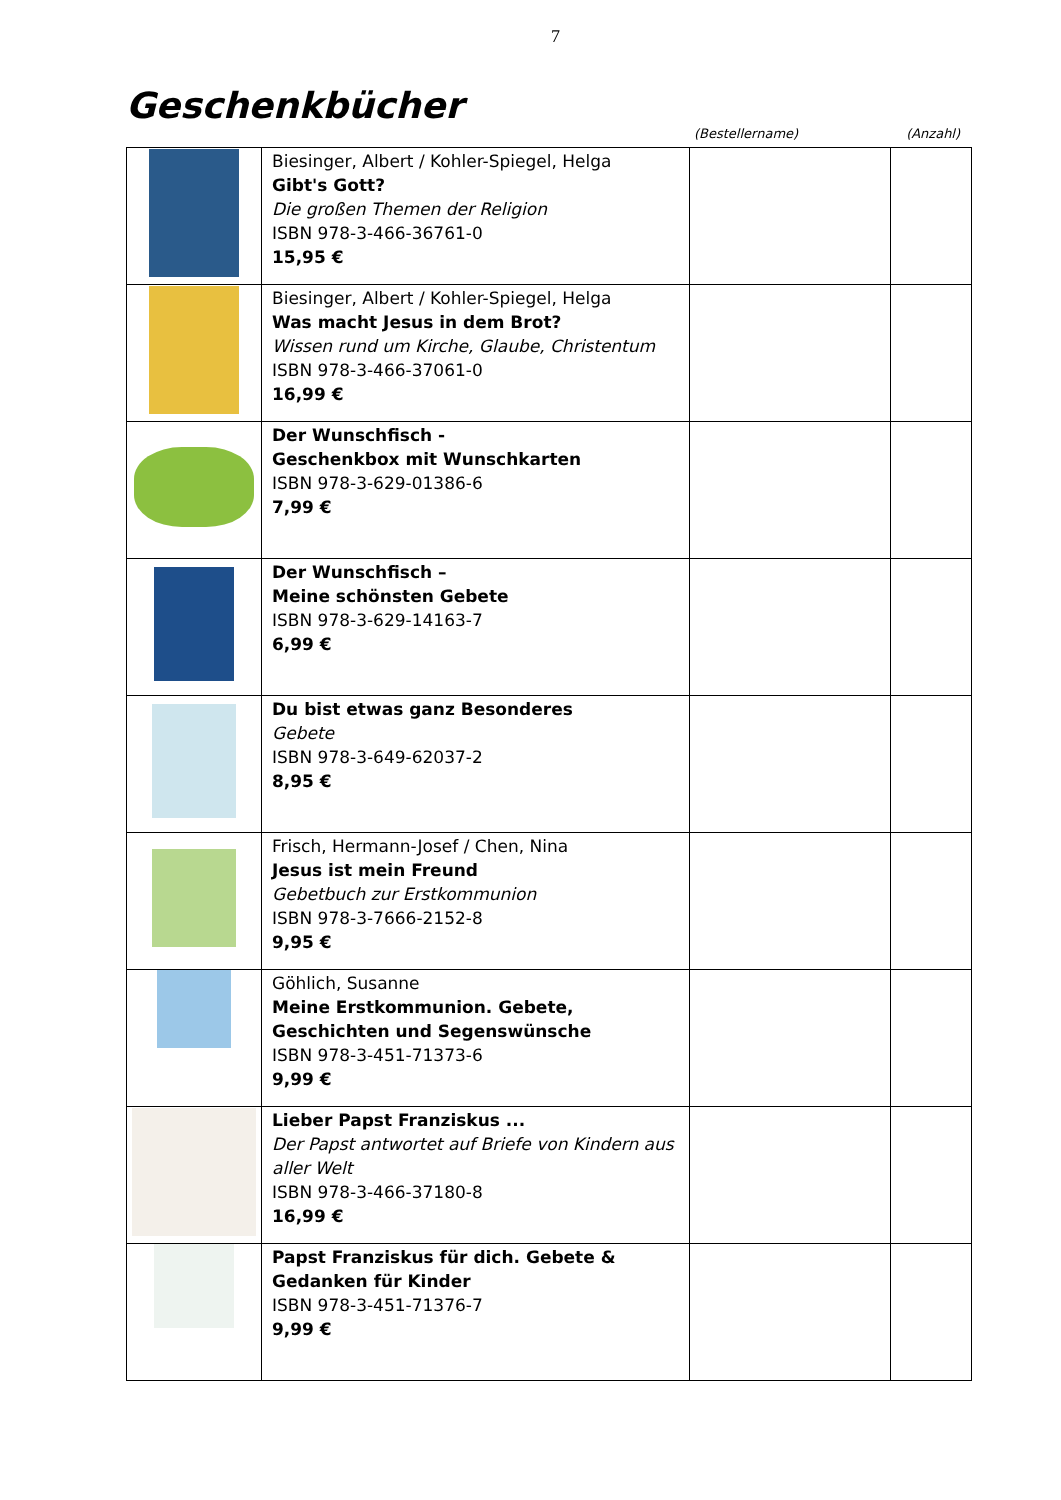7
Geschenkbücher
(Bestellername) (Anzahl)
| | Biesinger, Albert / Kohler-Spiegel, Helga Gibt's Gott? Die großen Themen der Religion ISBN 978-3-466-36761-0 15,95 € | | |
| | Biesinger, Albert / Kohler-Spiegel, Helga Was macht Jesus in dem Brot? Wissen rund um Kirche, Glaube, Christentum ISBN 978-3-466-37061-0 16,99 € | | |
| | Der Wunschfisch - Geschenkbox mit Wunschkarten ISBN 978-3-629-01386-6 7,99 € | | |
| | Der Wunschfisch – Meine schönsten Gebete ISBN 978-3-629-14163-7 6,99 € | | |
| | Du bist etwas ganz Besonderes Gebete ISBN 978-3-649-62037-2 8,95 € | | |
| | Frisch, Hermann-Josef / Chen, Nina Jesus ist mein Freund Gebetbuch zur Erstkommunion ISBN 978-3-7666-2152-8 9,95 € | | |
| | Göhlich, Susanne Meine Erstkommunion. Gebete, Geschichten und Segenswünsche ISBN 978-3-451-71373-6 9,99 € | | |
| | Lieber Papst Franziskus ... Der Papst antwortet auf Briefe von Kindern aus aller Welt ISBN 978-3-466-37180-8 16,99 € | | |
| | Papst Franziskus für dich. Gebete & Gedanken für Kinder ISBN 978-3-451-71376-7 9,99 € | | |